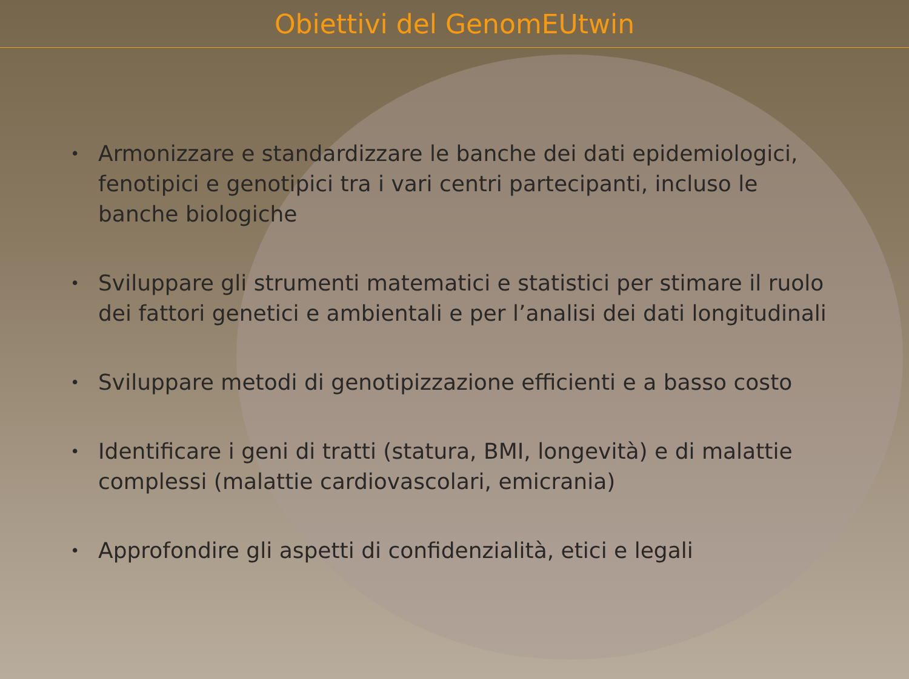Obiettivi del GenomEUtwin
• Armonizzare e standardizzare le banche dei dati epidemiologici, fenotipici e genotipici tra i vari centri partecipanti, incluso le banche biologiche
• Sviluppare gli strumenti matematici e statistici per stimare il ruolo dei fattori genetici e ambientali e per l’analisi dei dati longitudinali
• Sviluppare metodi di genotipizzazione efficienti e a basso costo
• Identificare i geni di tratti (statura, BMI, longevità) e di malattie complessi (malattie cardiovascolari, emicrania)
• Approfondire gli aspetti di confidenzialità, etici e legali